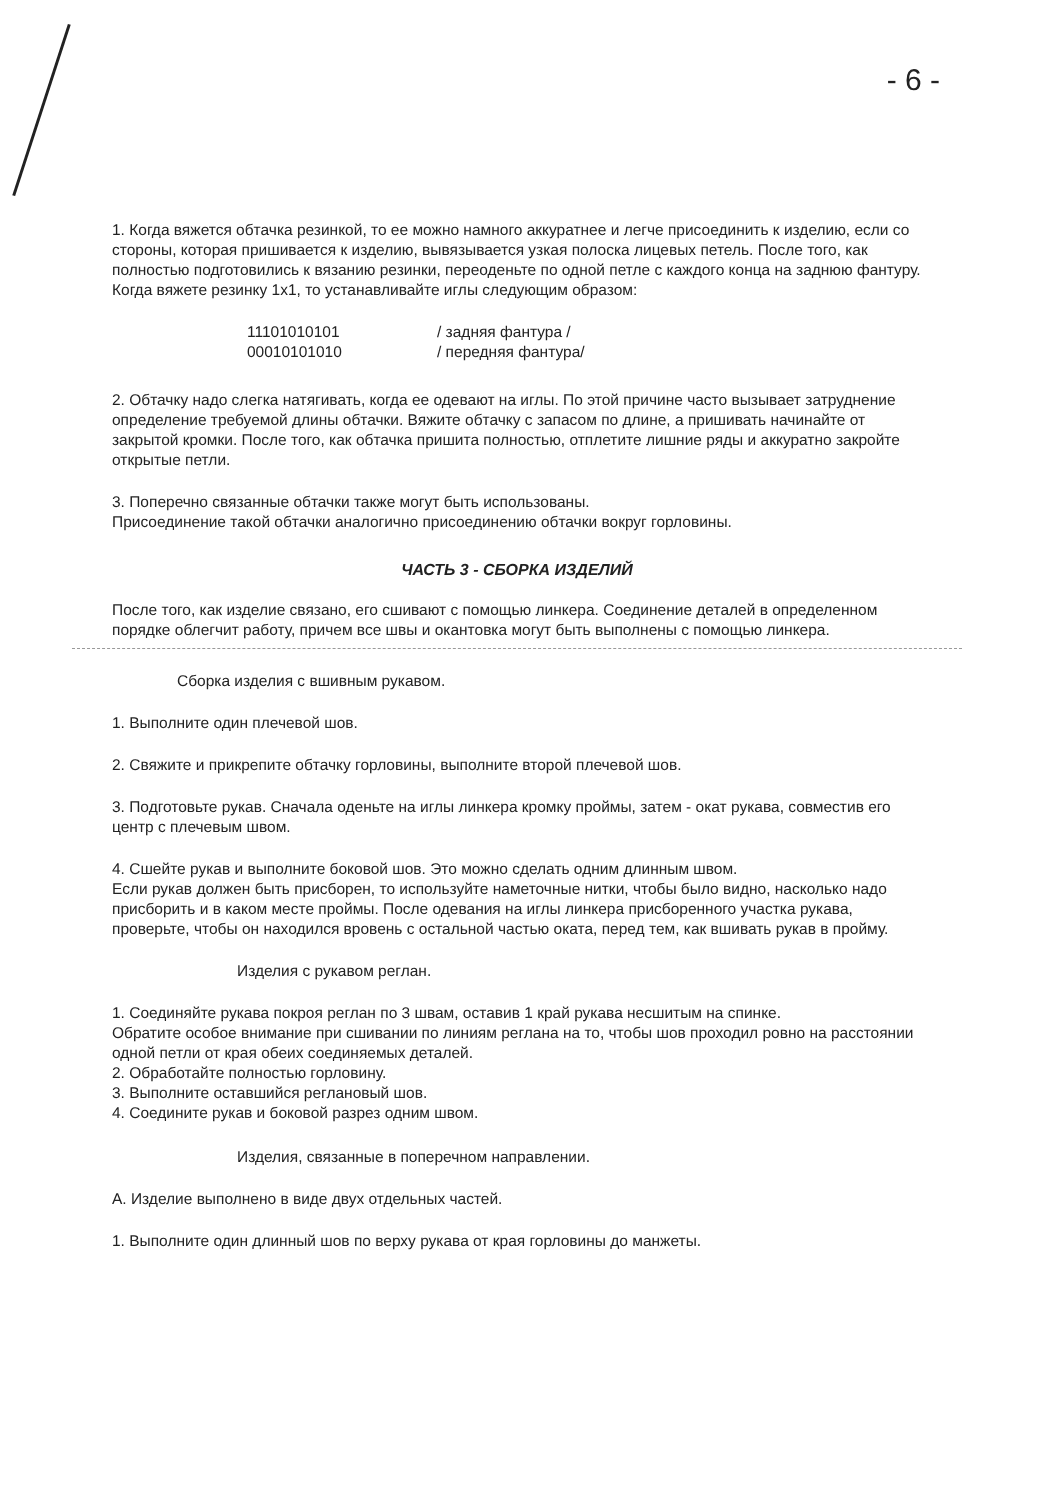- 6 -
1. Когда вяжется обтачка резинкой, то ее можно намного аккуратнее и легче присоединить к изделию, если со стороны, которая пришивается к изделию, вывязывается узкая полоска лицевых петель. После того, как полностью подготовились к вязанию резинки, переоденьте по одной петле с каждого конца на заднюю фантуру. Когда вяжете резинку 1x1, то устанавливайте иглы следующим образом:
11101010101
/ задняя фантура /
00010101010
/ передняя фантура/
2. Обтачку надо слегка натягивать, когда ее одевают на иглы. По этой причине часто вызывает затруднение определение требуемой длины обтачки. Вяжите обтачку с запасом по длине, а пришивать начинайте от закрытой кромки. После того, как обтачка пришита полностью, отплетите лишние ряды и аккуратно закройте открытые петли.
3. Поперечно связанные обтачки также могут быть использованы.
Присоединение такой обтачки аналогично присоединению обтачки вокруг горловины.
ЧАСТЬ 3 - СБОРКА ИЗДЕЛИЙ
После того, как изделие связано, его сшивают с помощью линкера. Соединение деталей в определенном порядке облегчит работу, причем все швы и окантовка могут быть выполнены с помощью линкера.
Сборка изделия с вшивным рукавом.
1. Выполните один плечевой шов.
2. Свяжите и прикрепите обтачку горловины, выполните второй плечевой шов.
3. Подготовьте рукав. Сначала оденьте на иглы линкера кромку проймы, затем - окат рукава, совместив его центр с плечевым швом.
4. Сшейте рукав и выполните боковой шов. Это можно сделать одним длинным швом.
Если рукав должен быть присборен, то используйте наметочные нитки, чтобы было видно, насколько надо присборить и в каком месте проймы. После одевания на иглы линкера присборенного участка рукава, проверьте, чтобы он находился вровень с остальной частью оката, перед тем, как вшивать рукав в пройму.
Изделия с рукавом реглан.
1. Соединяйте рукава покроя реглан по 3 швам, оставив 1 край рукава несшитым на спинке.
Обратите особое внимание при сшивании по линиям реглана на то, чтобы шов проходил ровно на расстоянии одной петли от края обеих соединяемых деталей.
2. Обработайте полностью горловину.
3. Выполните оставшийся реглановый шов.
4. Соедините рукав и боковой разрез одним швом.
Изделия, связанные в поперечном направлении.
А. Изделие выполнено в виде двух отдельных частей.
1. Выполните один длинный шов по верху рукава от края горловины до манжеты.